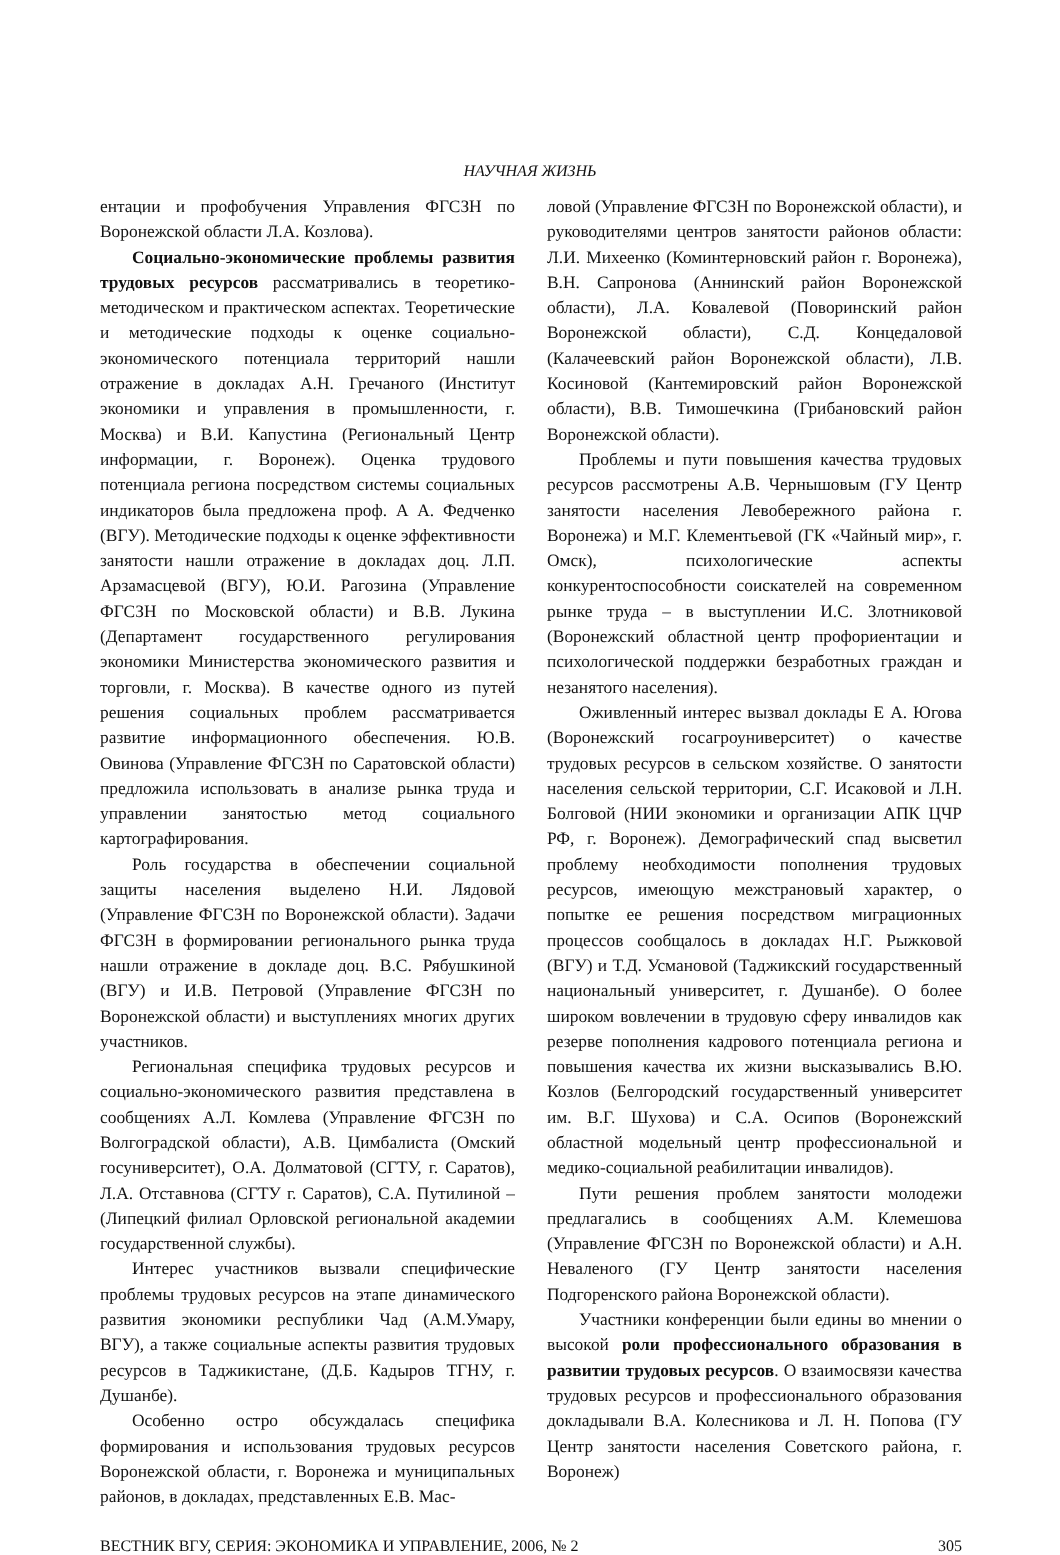НАУЧНАЯ ЖИЗНЬ
ентации и профобучения Управления ФГСЗН по Воронежской области Л.А. Козлова).
Социально-экономические проблемы развития трудовых ресурсов рассматривались в теоретико-методическом и практическом аспектах. Теоретические и методические подходы к оценке социально-экономического потенциала территорий нашли отражение в докладах А.Н. Гречаного (Институт экономики и управления в промышленности, г. Москва) и В.И. Капустина (Региональный Центр информации, г. Воронеж). Оценка трудового потенциала региона посредством системы социальных индикаторов была предложена проф. А А. Федченко (ВГУ). Методические подходы к оценке эффективности занятости нашли отражение в докладах доц. Л.П. Арзамасцевой (ВГУ), Ю.И. Рагозина (Управление ФГСЗН по Московской области) и В.В. Лукина (Департамент государственного регулирования экономики Министерства экономического развития и торговли, г. Москва). В качестве одного из путей решения социальных проблем рассматривается развитие информационного обеспечения. Ю.В. Овинова (Управление ФГСЗН по Саратовской области) предложила использовать в анализе рынка труда и управлении занятостью метод социального картографирования.
Роль государства в обеспечении социальной защиты населения выделено Н.И. Лядовой (Управление ФГСЗН по Воронежской области). Задачи ФГСЗН в формировании регионального рынка труда нашли отражение в докладе доц. В.С. Рябушкиной (ВГУ) и И.В. Петровой (Управление ФГСЗН по Воронежской области) и выступлениях многих других участников.
Региональная специфика трудовых ресурсов и социально-экономического развития представлена в сообщениях А.Л. Комлева (Управление ФГСЗН по Волгоградской области), А.В. Цимбалиста (Омский госуниверситет), О.А. Долматовой (СГТУ, г. Саратов), Л.А. Отставнова (СГТУ г. Саратов), С.А. Путилиной – (Липецкий филиал Орловской региональной академии государственной службы).
Интерес участников вызвали специфические проблемы трудовых ресурсов на этапе динамического развития экономики республики Чад (А.М.Умару, ВГУ), а также социальные аспекты развития трудовых ресурсов в Таджикистане, (Д.Б. Кадыров ТГНУ, г. Душанбе).
Особенно остро обсуждалась специфика формирования и использования трудовых ресурсов Воронежской области, г. Воронежа и муниципальных районов, в докладах, представленных Е.В. Мас-
ловой (Управление ФГСЗН по Воронежской области), и руководителями центров занятости районов области: Л.И. Михеенко (Коминтерновский район г. Воронежа), В.Н. Сапронова (Аннинский район Воронежской области), Л.А. Ковалевой (Поворинский район Воронежской области), С.Д. Концедаловой (Калачеевский район Воронежской области), Л.В. Косиновой (Кантемировский район Воронежской области), В.В. Тимошечкина (Грибановский район Воронежской области).
Проблемы и пути повышения качества трудовых ресурсов рассмотрены А.В. Чернышовым (ГУ Центр занятости населения Левобережного района г. Воронежа) и М.Г. Клементьевой (ГК «Чайный мир», г. Омск), психологические аспекты конкурентоспособности соискателей на современном рынке труда – в выступлении И.С. Злотниковой (Воронежский областной центр профориентации и психологической поддержки безработных граждан и незанятого населения).
Оживленный интерес вызвал доклады Е А. Югова (Воронежский госагроуниверситет) о качестве трудовых ресурсов в сельском хозяйстве. О занятости населения сельской территории, С.Г. Исаковой и Л.Н. Болговой (НИИ экономики и организации АПК ЦЧР РФ, г. Воронеж). Демографический спад высветил проблему необходимости пополнения трудовых ресурсов, имеющую межстрановый характер, о попытке ее решения посредством миграционных процессов сообщалось в докладах Н.Г. Рыжковой (ВГУ) и Т.Д. Усмановой (Таджикский государственный национальный университет, г. Душанбе). О более широком вовлечении в трудовую сферу инвалидов как резерве пополнения кадрового потенциала региона и повышения качества их жизни высказывались В.Ю. Козлов (Белгородский государственный университет им. В.Г. Шухова) и С.А. Осипов (Воронежский областной модельный центр профессиональной и медико-социальной реабилитации инвалидов).
Пути решения проблем занятости молодежи предлагались в сообщениях А.М. Клемешова (Управление ФГСЗН по Воронежской области) и А.Н. Неваленого (ГУ Центр занятости населения Подгоренского района Воронежской области).
Участники конференции были едины во мнении о высокой роли профессионального образования в развитии трудовых ресурсов. О взаимосвязи качества трудовых ресурсов и профессионального образования докладывали В.А. Колесникова и Л. Н. Попова (ГУ Центр занятости населения Советского района, г. Воронеж)
ВЕСТНИК ВГУ, СЕРИЯ: ЭКОНОМИКА И УПРАВЛЕНИЕ, 2006, № 2 305